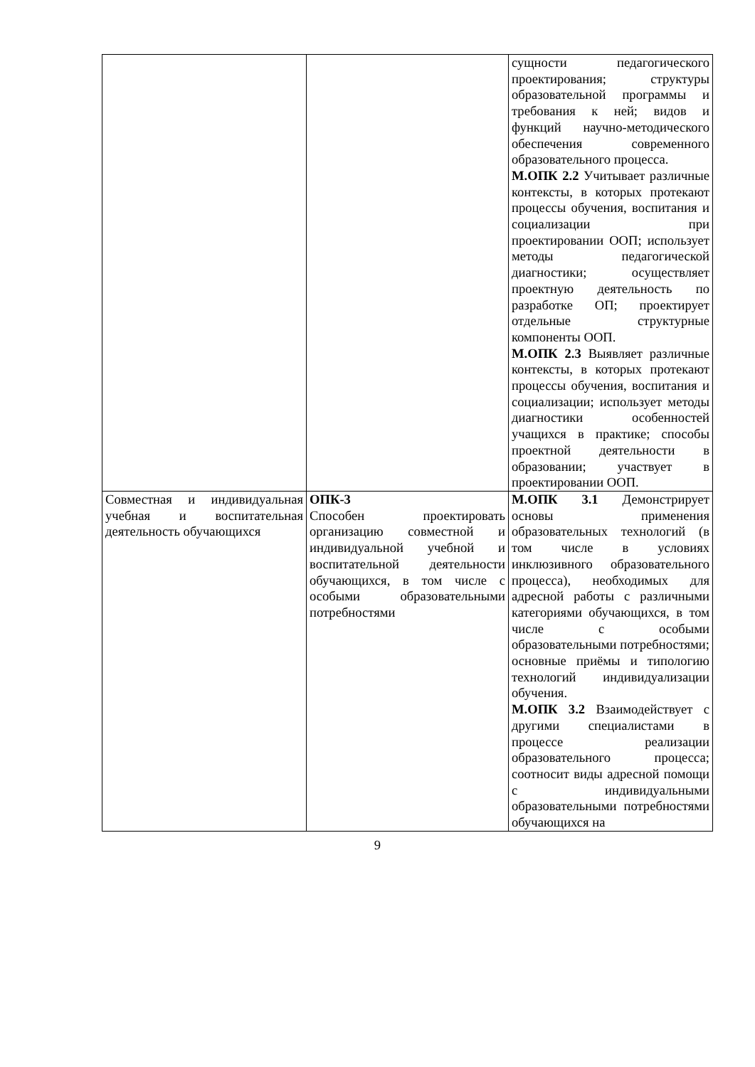| | | сущности педагогического проектирования; структуры образовательной программы и требования к ней; видов и функций научно-методического обеспечения современного образовательного процесса. М.ОПК 2.2 Учитывает различные контексты, в которых протекают процессы обучения, воспитания и социализации при проектировании ООП; использует методы педагогической диагностики; осуществляет проектную деятельность по разработке ОП; проектирует отдельные структурные компоненты ООП. М.ОПК 2.3 Выявляет различные контексты, в которых протекают процессы обучения, воспитания и социализации; использует методы диагностики особенностей учащихся в практике; способы проектной деятельности в образовании; участвует в проектировании ООП. |
| Совместная и индивидуальная учебная и воспитательная деятельность обучающихся | ОПК-3 Способен проектировать организацию совместной и индивидуальной учебной и воспитательной деятельности обучающихся, в том числе с особыми образовательными потребностями | М.ОПК 3.1 Демонстрирует основы применения образовательных технологий (в том числе в условиях инклюзивного образовательного процесса), необходимых для адресной работы с различными категориями обучающихся, в том числе с особыми образовательными потребностями; основные приёмы и типологию технологий индивидуализации обучения. М.ОПК 3.2 Взаимодействует с другими специалистами в процессе реализации образовательного процесса; соотносит виды адресной помощи с индивидуальными образовательными потребностями обучающихся на |
9